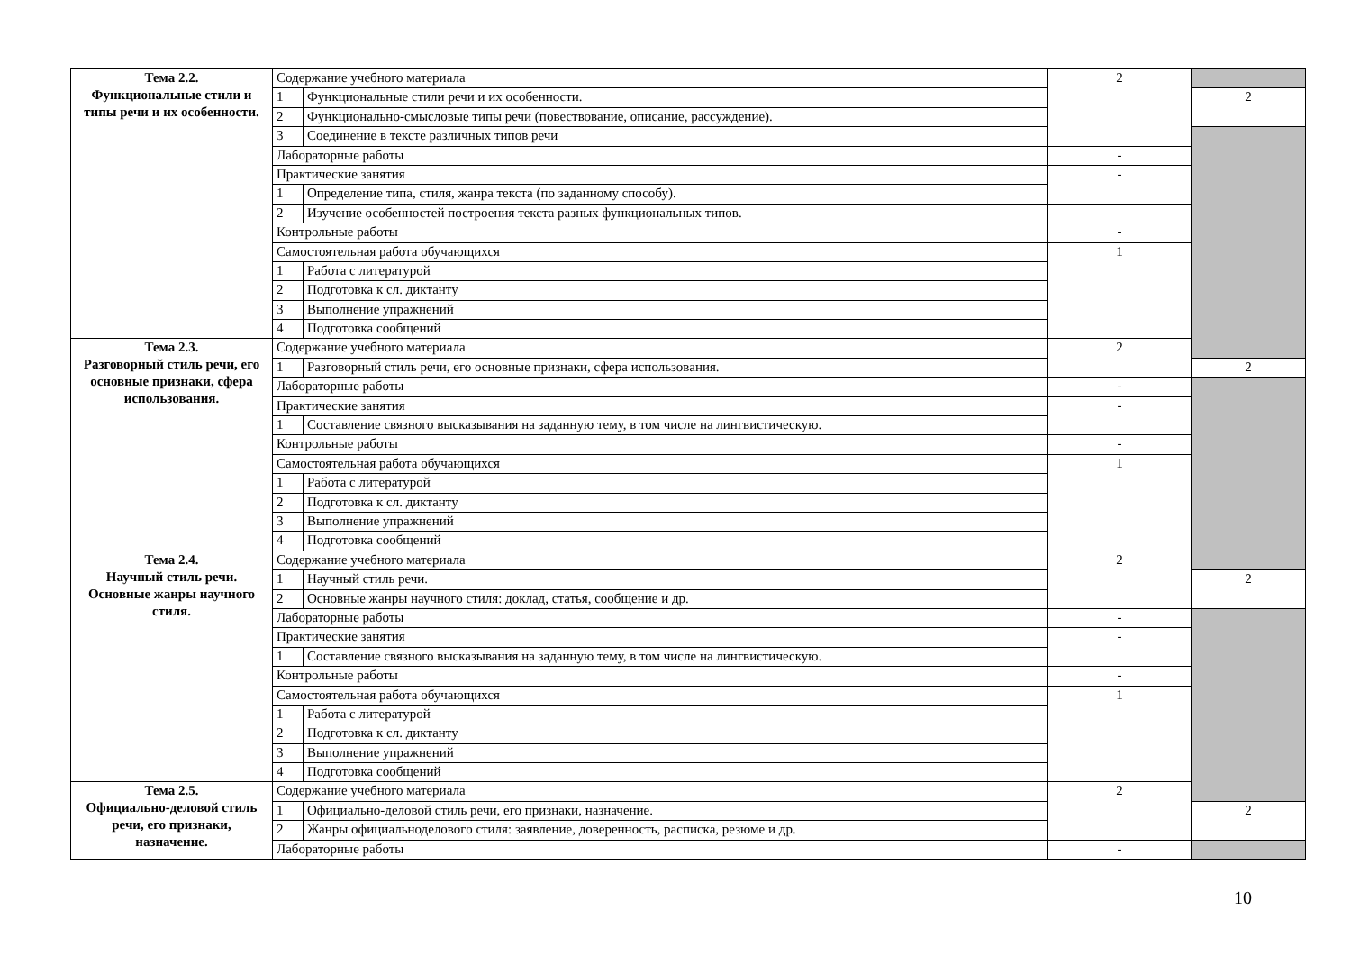| Тема 2.2. Функциональные стили и типы речи и их особенности. | Содержание учебного материала | | 2 | |
| | 1 | Функциональные стили речи и их особенности. | | 2 |
| | 2 | Функционально-смысловые типы речи (повествование, описание, рассуждение). | | |
| | 3 | Соединение в тексте различных типов речи | | |
| | Лабораторные работы | | - | |
| | Практические занятия | | - | |
| | 1 | Определение типа, стиля, жанра текста (по заданному способу). | | |
| | 2 | Изучение особенностей построения текста разных функциональных типов. | | |
| | Контрольные работы | | - | |
| | Самостоятельная работа обучающихся | | 1 | |
| | 1 | Работа с литературой | | |
| | 2 | Подготовка к сл. диктанту | | |
| | 3 | Выполнение упражнений | | |
| | 4 | Подготовка сообщений | | |
| Тема 2.3. Разговорный стиль речи, его основные признаки, сфера использования. | Содержание учебного материала | | 2 | |
| | 1 | Разговорный стиль речи, его основные признаки, сфера использования. | | 2 |
| | Лабораторные работы | | - | |
| | Практические занятия | | - | |
| | 1 | Составление связного высказывания на заданную тему, в том числе на лингвистическую. | | |
| | Контрольные работы | | - | |
| | Самостоятельная работа обучающихся | | 1 | |
| | 1 | Работа с литературой | | |
| | 2 | Подготовка к сл. диктанту | | |
| | 3 | Выполнение упражнений | | |
| | 4 | Подготовка сообщений | | |
| Тема 2.4. Научный стиль речи. Основные жанры научного стиля. | Содержание учебного материала | | 2 | |
| | 1 | Научный стиль речи. | | 2 |
| | 2 | Основные жанры научного стиля: доклад, статья, сообщение и др. | | |
| | Лабораторные работы | | - | |
| | Практические занятия | | - | |
| | 1 | Составление связного высказывания на заданную тему, в том числе на лингвистическую. | | |
| | Контрольные работы | | - | |
| | Самостоятельная работа обучающихся | | 1 | |
| | 1 | Работа с литературой | | |
| | 2 | Подготовка к сл. диктанту | | |
| | 3 | Выполнение упражнений | | |
| | 4 | Подготовка сообщений | | |
| Тема 2.5. Официально-деловой стиль речи, его признаки, назначение. | Содержание учебного материала | | 2 | |
| | 1 | Официально-деловой стиль речи, его признаки, назначение. | | 2 |
| | 2 | Жанры официальноделового стиля: заявление, доверенность, расписка, резюме и др. | | |
| | Лабораторные работы | | - | |
10